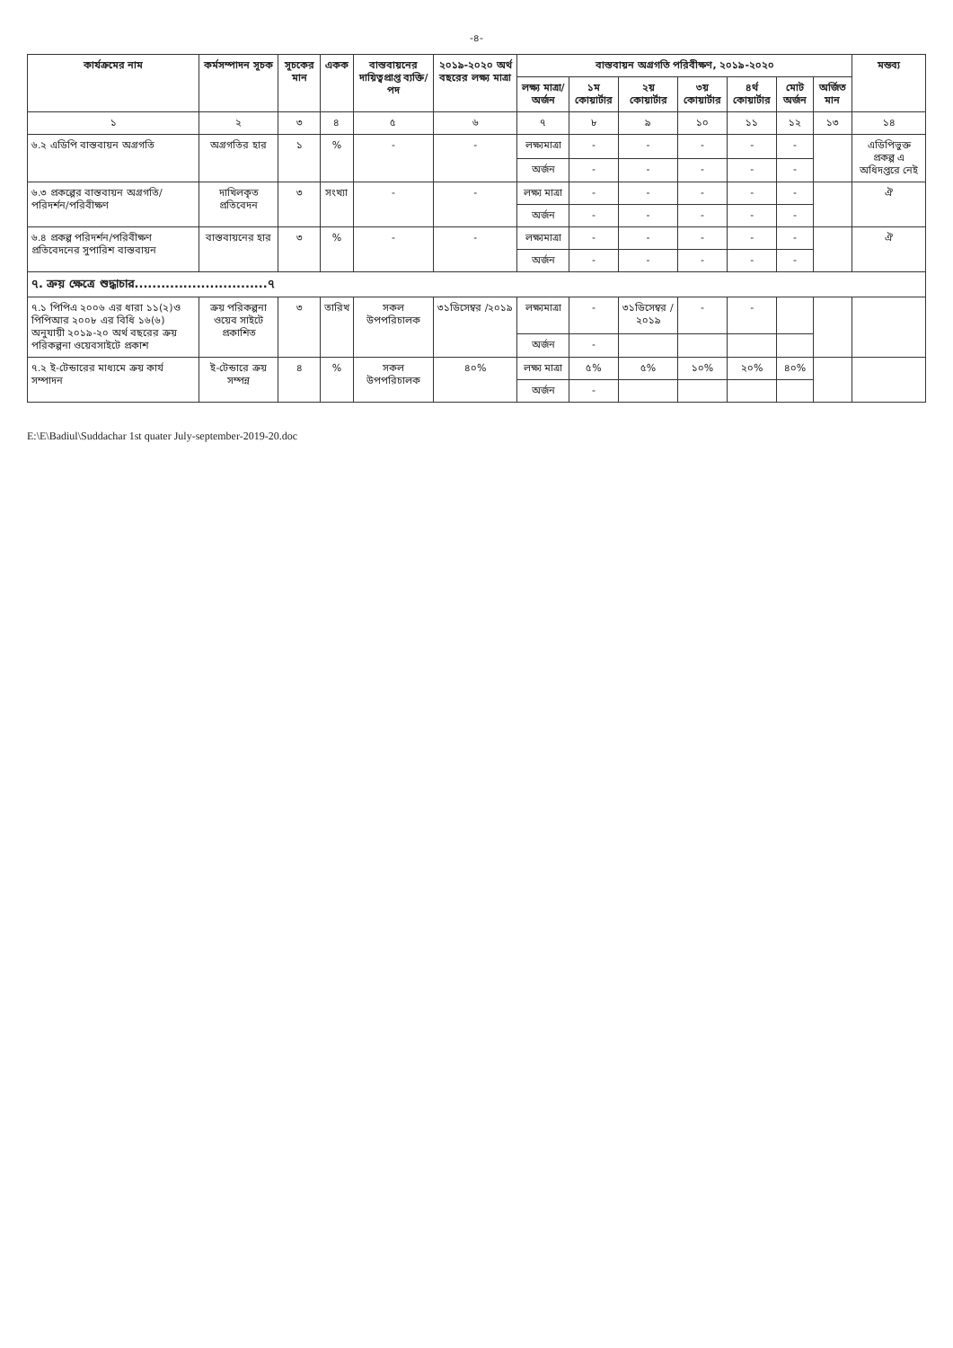-৪-
| কার্যক্রমের নাম | কর্মসম্পাদন সূচক | সূচকের মান | একক | বাস্তবায়নের দায়িত্বপ্রাপ্ত ব্যক্তি/পদ | ২০১৯-২০২০ অর্থ বছরের লক্ষ্য মাত্রা | বাস্তবায়ন অগ্রগতি পরিবীক্ষণ, ২০১৯-২০২০ | | | | | | | মন্তব্য |
| --- | --- | --- | --- | --- | --- | --- | --- | --- | --- | --- | --- | --- | --- |
| | | | | | | লক্ষ্য মাত্রা/ অর্জন | ১ম কোয়ার্টার | ২য় কোয়ার্টার | ৩য় কোয়ার্টার | ৪র্থ কোয়ার্টার | মোট অর্জন | অর্জিত মান | |
| ১ | ২ | ৩ | ৪ | ৫ | ৬ | ৭ | ৮ | ৯ | ১০ | ১১ | ১২ | ১৩ | ১৪ |
| ৬.২ এডিপি বাস্তবায়ন অগ্রগতি | অগ্রগতির হার | ১ | % | - | - | লক্ষ্যমাত্রা | - | - | - | - | - | | এডিপিভুক্ত প্রকল্প এ অধিদপ্তরে নেই |
| | | | | | | অর্জন | - | - | - | - | - | | |
| ৬.৩ প্রকল্পের বাস্তবায়ন অগ্রগতি/পরিদর্শন/পরিবীক্ষণ | দাখিলকৃত প্রতিবেদন | ৩ | সংখ্যা | - | - | লক্ষ্য মাত্রা | - | - | - | - | - | | ঐ |
| | | | | | | অর্জন | - | - | - | - | - | | |
| ৬.৪ প্রকল্প পরিদর্শন/পরিবীক্ষণ প্রতিবেদনের সুপারিশ বাস্তবায়ন | বাস্তবায়নের হার | ৩ | % | - | - | লক্ষ্যমাত্রা | - | - | - | - | - | | ঐ |
| | | | | | | অর্জন | - | - | - | - | - | | |
| ৭. ক্রয় ক্ষেত্রে শুদ্ধাচার..............................৭ | | | | | | | | | | | | | |
| ৭.১ পিপিএ ২০০৬ এর ধারা ১১(২)ও পিপিআর ২০০৮ এর বিধি ১৬(৬) অনুযায়ী ২০১৯-২০ অর্থ বছরের ক্রয় পরিকল্পনা ওয়েবসাইটে প্রকাশ | ক্রয় পরিকল্পনা ওয়েব সাইটে প্রকাশিত | ৩ | তারিখ | সকল উপপরিচালক | ৩১ডিসেম্বর /২০১৯ | লক্ষ্যমাত্রা | - | ৩১ডিসেম্বর /২০১৯ | - | - | | | |
| | | | | | | অর্জন | - | | | | | | |
| ৭.২ ই-টেন্ডারের মাধ্যমে ক্রয় কার্য সম্পাদন | ই-টেন্ডারে ক্রয় সম্পন্ন | ৪ | % | সকল উপপরিচালক | ৪০% | লক্ষ্য মাত্রা | ৫% | ৫% | ১০% | ২০% | ৪০% | | |
| | | | | | | অর্জন | - | | | | | | |
E:\E\Badiul\Suddachar 1st quater July-september-2019-20.doc